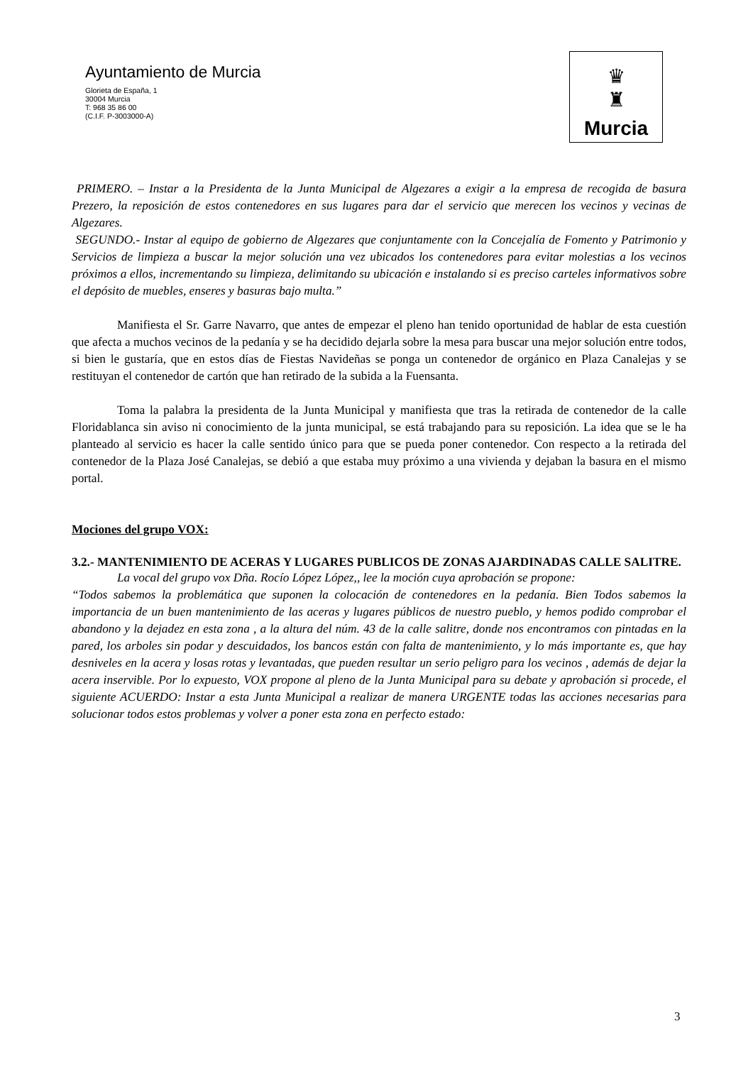Ayuntamiento de Murcia
Glorieta de España, 1
30004 Murcia
T: 968 35 86 00
(C.I.F. P-3003000-A)
♛
♜
Murcia
PRIMERO. – Instar a la Presidenta de la Junta Municipal de Algezares a exigir a la empresa de recogida de basura Prezero, la reposición de estos contenedores en sus lugares para dar el servicio que merecen los vecinos y vecinas de Algezares.
SEGUNDO.- Instar al equipo de gobierno de Algezares que conjuntamente con la Concejalía de Fomento y Patrimonio y Servicios de limpieza a buscar la mejor solución una vez ubicados los contenedores para evitar molestias a los vecinos próximos a ellos, incrementando su limpieza, delimitando su ubicación e instalando si es preciso carteles informativos sobre el depósito de muebles, enseres y basuras bajo multa.”
Manifiesta el Sr. Garre Navarro, que antes de empezar el pleno han tenido oportunidad de hablar de esta cuestión que afecta a muchos vecinos de la pedanía y se ha decidido dejarla sobre la mesa para buscar una mejor solución entre todos, si bien le gustaría, que en estos días de Fiestas Navideñas se ponga un contenedor de orgánico en Plaza Canalejas y se restituyan el contenedor de cartón que han retirado de la subida a la Fuensanta.
Toma la palabra la presidenta de la Junta Municipal y manifiesta que tras la retirada de contenedor de la calle Floridablanca sin aviso ni conocimiento de la junta municipal, se está trabajando para su reposición. La idea que se le ha planteado al servicio es hacer la calle sentido único para que se pueda poner contenedor. Con respecto a la retirada del contenedor de la Plaza José Canalejas, se debió a que estaba muy próximo a una vivienda y dejaban la basura en el mismo portal.
Mociones del grupo VOX:
3.2.- MANTENIMIENTO DE ACERAS Y LUGARES PUBLICOS DE ZONAS AJARDINADAS CALLE SALITRE.
La vocal del grupo vox Dña. Rocío López López,, lee la moción cuya aprobación se propone:
“Todos sabemos la problemática que suponen la colocación de contenedores en la pedanía. Bien Todos sabemos la importancia de un buen mantenimiento de las aceras y lugares públicos de nuestro pueblo, y hemos podido comprobar el abandono y la dejadez en esta zona , a la altura del núm. 43 de la calle salitre, donde nos encontramos con pintadas en la pared, los arboles sin podar y descuidados, los bancos están con falta de mantenimiento, y lo más importante es, que hay desniveles en la acera y losas rotas y levantadas, que pueden resultar un serio peligro para los vecinos , además de dejar la acera inservible. Por lo expuesto, VOX propone al pleno de la Junta Municipal para su debate y aprobación si procede, el siguiente ACUERDO: Instar a esta Junta Municipal a realizar de manera URGENTE todas las acciones necesarias para solucionar todos estos problemas y volver a poner esta zona en perfecto estado:
3